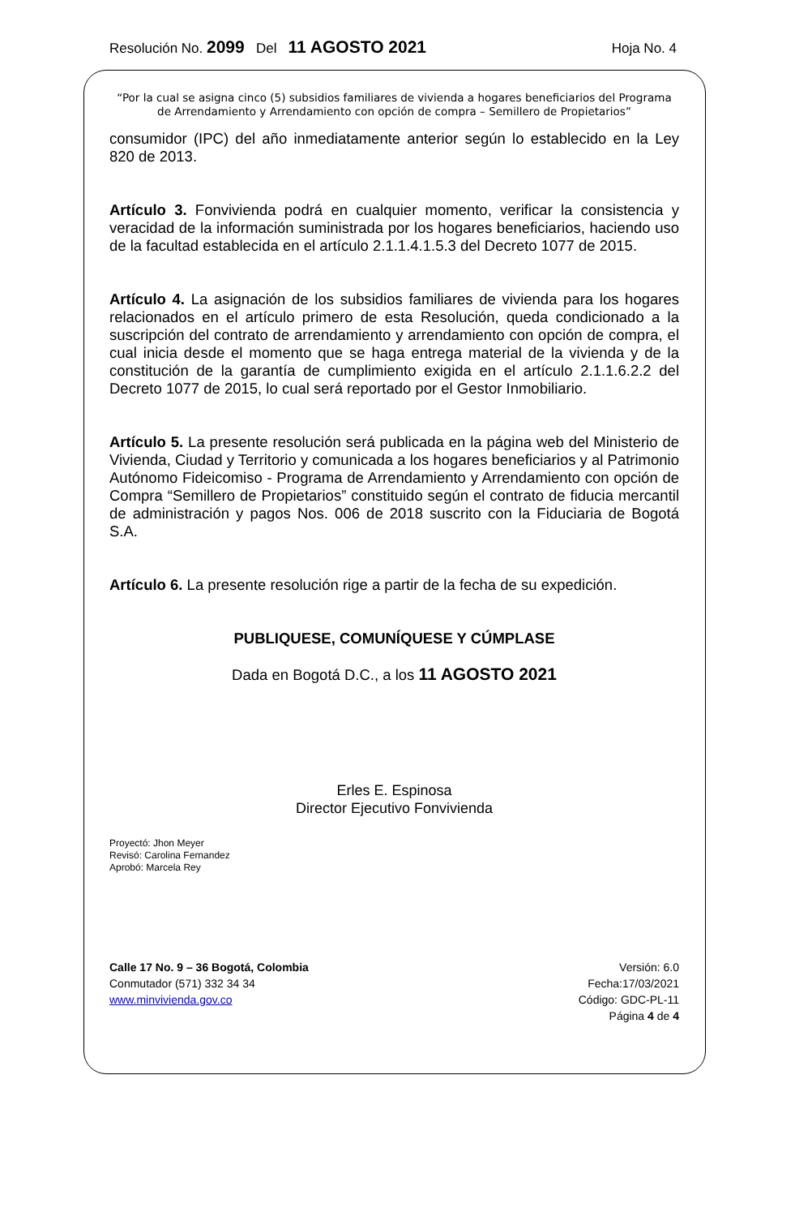Resolución No. 2099 Del 11 AGOSTO 2021 Hoja No. 4
“Por la cual se asigna cinco (5) subsidios familiares de vivienda a hogares beneficiarios del Programa de Arrendamiento y Arrendamiento con opción de compra – Semillero de Propietarios”
consumidor (IPC) del año inmediatamente anterior según lo establecido en la Ley 820 de 2013.
Artículo 3. Fonvivienda podrá en cualquier momento, verificar la consistencia y veracidad de la información suministrada por los hogares beneficiarios, haciendo uso de la facultad establecida en el artículo 2.1.1.4.1.5.3 del Decreto 1077 de 2015.
Artículo 4. La asignación de los subsidios familiares de vivienda para los hogares relacionados en el artículo primero de esta Resolución, queda condicionado a la suscripción del contrato de arrendamiento y arrendamiento con opción de compra, el cual inicia desde el momento que se haga entrega material de la vivienda y de la constitución de la garantía de cumplimiento exigida en el artículo 2.1.1.6.2.2 del Decreto 1077 de 2015, lo cual será reportado por el Gestor Inmobiliario.
Artículo 5. La presente resolución será publicada en la página web del Ministerio de Vivienda, Ciudad y Territorio y comunicada a los hogares beneficiarios y al Patrimonio Autónomo Fideicomiso - Programa de Arrendamiento y Arrendamiento con opción de Compra “Semillero de Propietarios” constituido según el contrato de fiducia mercantil de administración y pagos Nos. 006 de 2018 suscrito con la Fiduciaria de Bogotá S.A.
Artículo 6. La presente resolución rige a partir de la fecha de su expedición.
PUBLIQUESE, COMUNÍQUESE Y CÚMPLASE
Dada en Bogotá D.C., a los 11 AGOSTO 2021
Erles E. Espinosa
Director Ejecutivo Fonvivienda
Proyectó: Jhon Meyer
Revisó: Carolina Fernandez
Aprobó: Marcela Rey
Calle 17 No. 9 – 36 Bogotá, Colombia
Conmutador (571) 332 34 34
www.minvivienda.gov.co
Versión: 6.0
Fecha:17/03/2021
Código: GDC-PL-11
Página 4 de 4